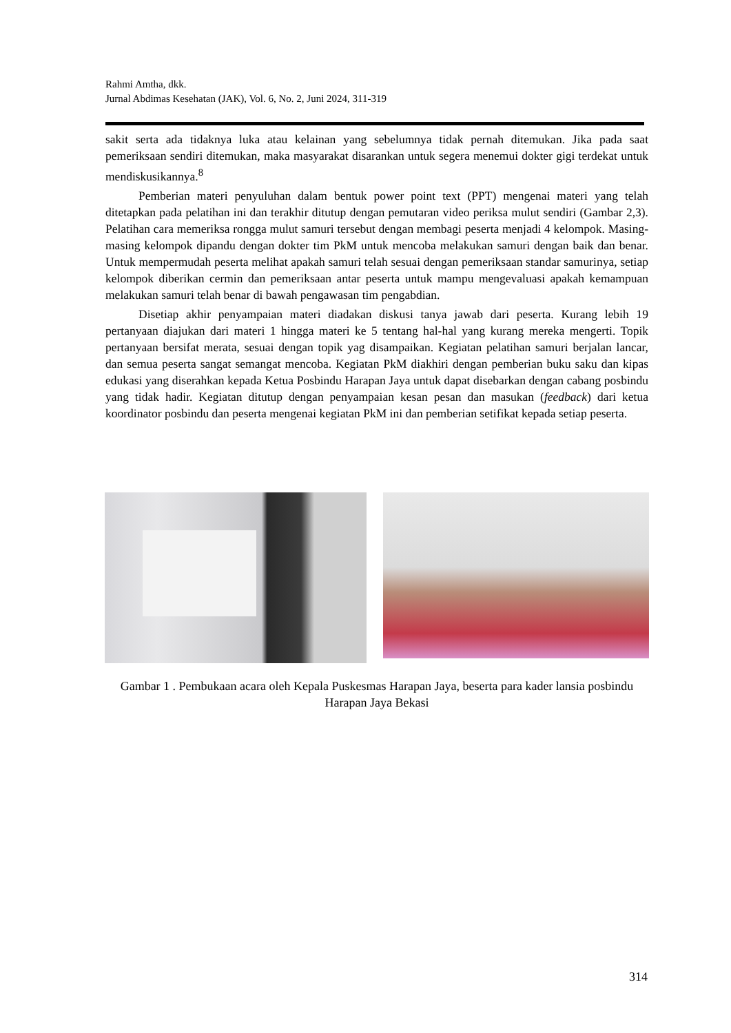Rahmi Amtha, dkk.
Jurnal Abdimas Kesehatan (JAK), Vol. 6, No. 2, Juni 2024, 311-319
sakit serta ada tidaknya luka atau kelainan yang sebelumnya tidak pernah ditemukan. Jika pada saat pemeriksaan sendiri ditemukan, maka masyarakat disarankan untuk segera menemui dokter gigi terdekat untuk mendiskusikannya.<sup>8</sup>
Pemberian materi penyuluhan dalam bentuk power point text (PPT) mengenai materi yang telah ditetapkan pada pelatihan ini dan terakhir ditutup dengan pemutaran video periksa mulut sendiri (Gambar 2,3). Pelatihan cara memeriksa rongga mulut samuri tersebut dengan membagi peserta menjadi 4 kelompok. Masing-masing kelompok dipandu dengan dokter tim PkM untuk mencoba melakukan samuri dengan baik dan benar. Untuk mempermudah peserta melihat apakah samuri telah sesuai dengan pemeriksaan standar samurinya, setiap kelompok diberikan cermin dan pemeriksaan antar peserta untuk mampu mengevaluasi apakah kemampuan melakukan samuri telah benar di bawah pengawasan tim pengabdian.
Disetiap akhir penyampaian materi diadakan diskusi tanya jawab dari peserta. Kurang lebih 19 pertanyaan diajukan dari materi 1 hingga materi ke 5 tentang hal-hal yang kurang mereka mengerti. Topik pertanyaan bersifat merata, sesuai dengan topik yag disampaikan. Kegiatan pelatihan samuri berjalan lancar, dan semua peserta sangat semangat mencoba. Kegiatan PkM diakhiri dengan pemberian buku saku dan kipas edukasi yang diserahkan kepada Ketua Posbindu Harapan Jaya untuk dapat disebarkan dengan cabang posbindu yang tidak hadir. Kegiatan ditutup dengan penyampaian kesan pesan dan masukan (feedback) dari ketua koordinator posbindu dan peserta mengenai kegiatan PkM ini dan pemberian setifikat kepada setiap peserta.
Gambar 1 . Pembukaan acara oleh Kepala Puskesmas Harapan Jaya, beserta para kader lansia posbindu Harapan Jaya Bekasi
314